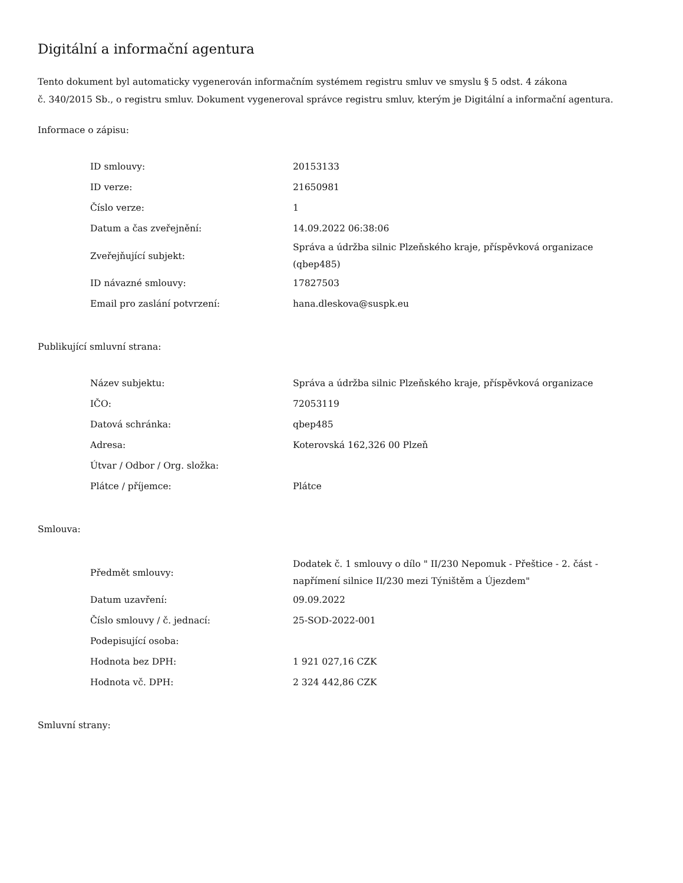Digitální a informační agentura
Tento dokument byl automaticky vygenerován informačním systémem registru smluv ve smyslu § 5 odst. 4 zákona
č. 340/2015 Sb., o registru smluv. Dokument vygeneroval správce registru smluv, kterým je Digitální a informační agentura.
Informace o zápisu:
| ID smlouvy: | 20153133 |
| ID verze: | 21650981 |
| Číslo verze: | 1 |
| Datum a čas zveřejnění: | 14.09.2022 06:38:06 |
| Zveřejňující subjekt: | Správa a údržba silnic Plzeňského kraje, příspěvková organizace (qbep485) |
| ID návazné smlouvy: | 17827503 |
| Email pro zaslání potvrzení: | hana.dleskova@suspk.eu |
Publikující smluvní strana:
| Název subjektu: | Správa a údržba silnic Plzeňského kraje, příspěvková organizace |
| IČO: | 72053119 |
| Datová schránka: | qbep485 |
| Adresa: | Koterovská 162,326 00 Plzeň |
| Útvar / Odbor / Org. složka: | |
| Plátce / příjemce: | Plátce |
Smlouva:
| Předmět smlouvy: | Dodatek č. 1 smlouvy o dílo " II/230 Nepomuk - Přeštice - 2. část - napřímení silnice II/230 mezi Týništěm a Újezdem" |
| Datum uzavření: | 09.09.2022 |
| Číslo smlouvy / č. jednací: | 25-SOD-2022-001 |
| Podepisující osoba: | |
| Hodnota bez DPH: | 1 921 027,16 CZK |
| Hodnota vč. DPH: | 2 324 442,86 CZK |
Smluvní strany: